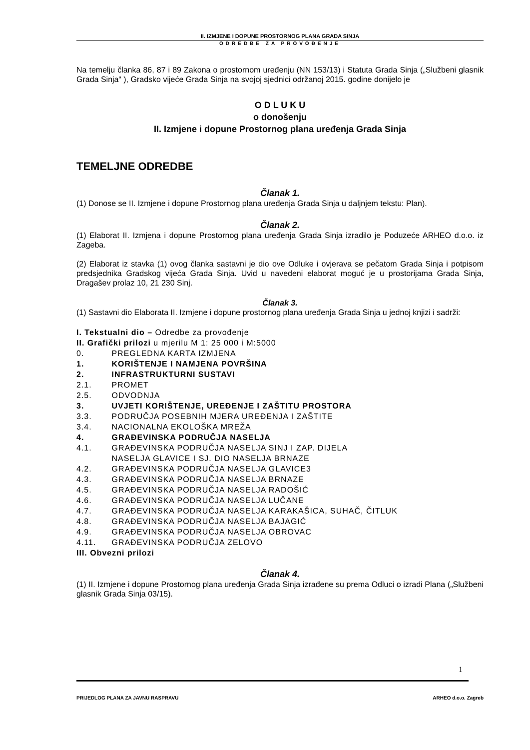II. IZMJENE I DOPUNE PROSTORNOG PLANA GRADA SINJA
ODREDBE ZA PROVOĐENJE
Na temelju članka 86, 87 i 89 Zakona o prostornom uređenju (NN 153/13) i Statuta Grada Sinja („Službeni glasnik Grada Sinja“ ), Gradsko vijeće Grada Sinja na svojoj sjednici održanoj 2015. godine donijelo je
O D L U K U
o donošenju
II. Izmjene i dopune Prostornog plana uređenja Grada Sinja
TEMELJNE ODREDBE
Članak 1.
(1) Donose se II. Izmjene i dopune Prostornog plana uređenja Grada Sinja u daljnjem tekstu: Plan).
Članak 2.
(1) Elaborat II. Izmjena i dopune Prostornog plana uređenja Grada Sinja izradilo je Poduzeće ARHEO d.o.o. iz Zageba.
(2) Elaborat iz stavka (1) ovog članka sastavni je dio ove Odluke i ovjerava se pečatom Grada Sinja i potpisom predsjednika Gradskog vijeća Grada Sinja. Uvid u navedeni elaborat moguć je u prostorijama Grada Sinja, Dragašev prolaz 10, 21 230 Sinj.
Članak 3.
(1) Sastavni dio Elaborata II. Izmjene i dopune prostornog plana uređenja Grada Sinja u jednoj knjizi i sadrži:
I. Tekstualni dio – Odredbe za provođenje
II. Grafički prilozi u mjerilu M 1: 25 000 i M:5000
0. PREGLEDNA KARTA IZMJENA
1. KORIŠTENJE I NAMJENA POVRŠINA
2. INFRASTRUKTURNI SUSTAVI
2.1. PROMET
2.5. ODVODNJA
3. UVJETI KORIŠTENJE, UREĐENJE I ZAŠTITU PROSTORA
3.3. PODRUČJA POSEBNIH MJERA UREĐENJA I ZAŠTITE
3.4. NACIONALNA EKOLOŠKA MREŽA
4. GRAĐEVINSKA PODRUČJA NASELJA
4.1. GRAĐEVINSKA PODRUČJA NASELJA SINJ I ZAP. DIJELA
NASELJA GLAVICE I SJ. DIO NASELJA BRNAZE
4.2. GRAĐEVINSKA PODRUČJA NASELJA GLAVICE3
4.3. GRAĐEVINSKA PODRUČJA NASELJA BRNAZE
4.5. GRAĐEVINSKA PODRUČJA NASELJA RADOŠIĆ
4.6. GRAĐEVINSKA PODRUČJA NASELJA LUČANE
4.7. GRAĐEVINSKA PODRUČJA NASELJA KARAKAŠICA, SUHAČ, ČITLUK
4.8. GRAĐEVINSKA PODRUČJA NASELJA BAJAGIĆ
4.9. GRAĐEVINSKA PODRUČJA NASELJA OBROVAC
4.11. GRAĐEVINSKA PODRUČJA ZELOVO
III. Obvezni prilozi
Članak 4.
(1) II. Izmjene i dopune Prostornog plana uređenja Grada Sinja izrađene su prema Odluci o izradi Plana („Službeni glasnik Grada Sinja 03/15).
1
PRIJEDLOG PLANA ZA JAVNU RASPRAVU ARHEO d.o.o. Zagreb